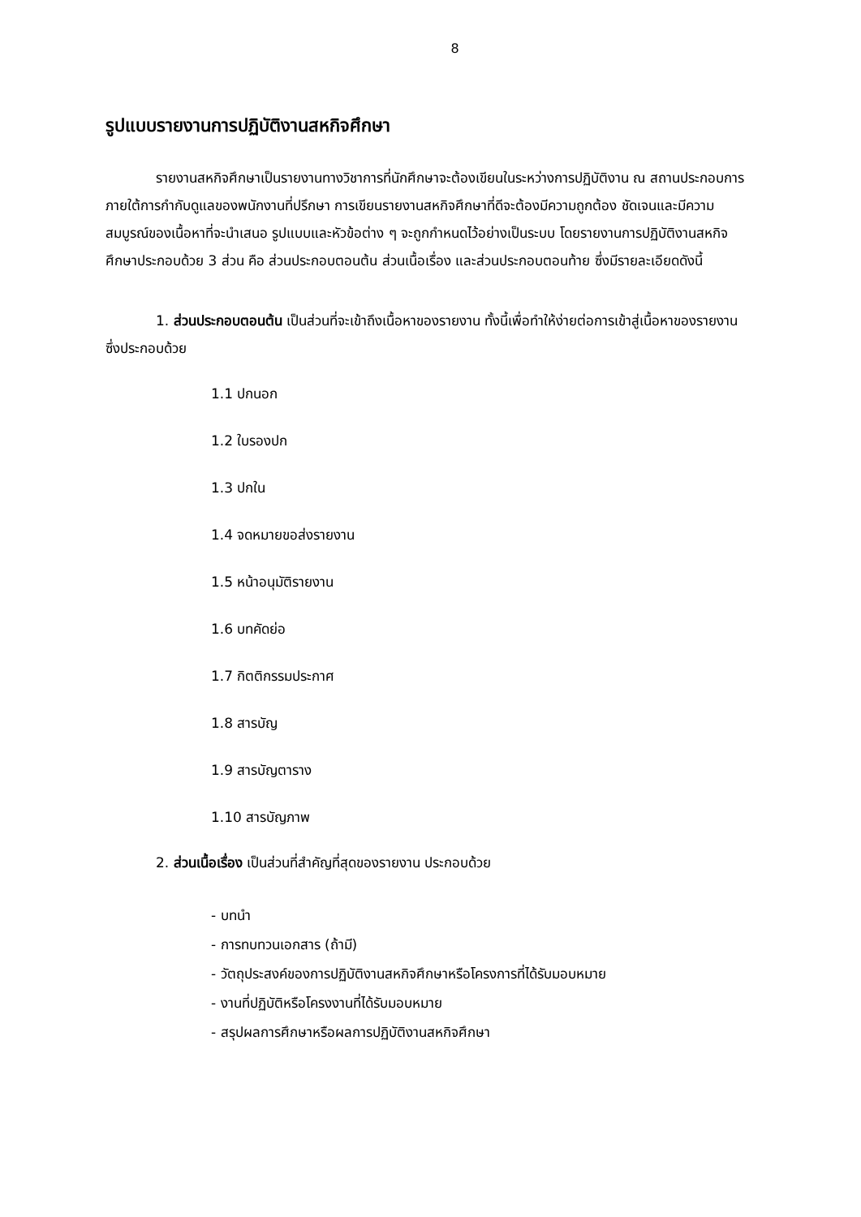8
รูปแบบรายงานการปฏิบัติงานสหกิจศึกษา
รายงานสหกิจศึกษาเป็นรายงานทางวิชาการที่นักศึกษาจะต้องเขียนในระหว่างการปฏิบัติงาน ณ สถานประกอบการภายใต้การกำกับดูแลของพนักงานที่ปรึกษา การเขียนรายงานสหกิจศึกษาที่ดีจะต้องมีความถูกต้อง ชัดเจนและมีความสมบูรณ์ของเนื้อหาที่จะนำเสนอ รูปแบบและหัวข้อต่าง ๆ จะถูกกำหนดไว้อย่างเป็นระบบ โดยรายงานการปฏิบัติงานสหกิจศึกษาประกอบด้วย 3 ส่วน คือ ส่วนประกอบตอนต้น ส่วนเนื้อเรื่อง และส่วนประกอบตอนท้าย ซึ่งมีรายละเอียดดังนี้
1. ส่วนประกอบตอนต้น เป็นส่วนที่จะเข้าถึงเนื้อหาของรายงาน ทั้งนี้เพื่อทำให้ง่ายต่อการเข้าสู่เนื้อหาของรายงาน ซึ่งประกอบด้วย
1.1 ปกนอก
1.2 ใบรองปก
1.3 ปกใน
1.4 จดหมายขอส่งรายงาน
1.5 หน้าอนุมัติรายงาน
1.6 บทคัดย่อ
1.7 กิตติกรรมประกาศ
1.8 สารบัญ
1.9 สารบัญตาราง
1.10 สารบัญภาพ
2. ส่วนเนื้อเรื่อง เป็นส่วนที่สำคัญที่สุดของรายงาน ประกอบด้วย
- บทนำ
- การทบทวนเอกสาร (ถ้ามี)
- วัตถุประสงค์ของการปฏิบัติงานสหกิจศึกษาหรือโครงการที่ได้รับมอบหมาย
- งานที่ปฏิบัติหรือโครงงานที่ได้รับมอบหมาย
- สรุปผลการศึกษาหรือผลการปฏิบัติงานสหกิจศึกษา